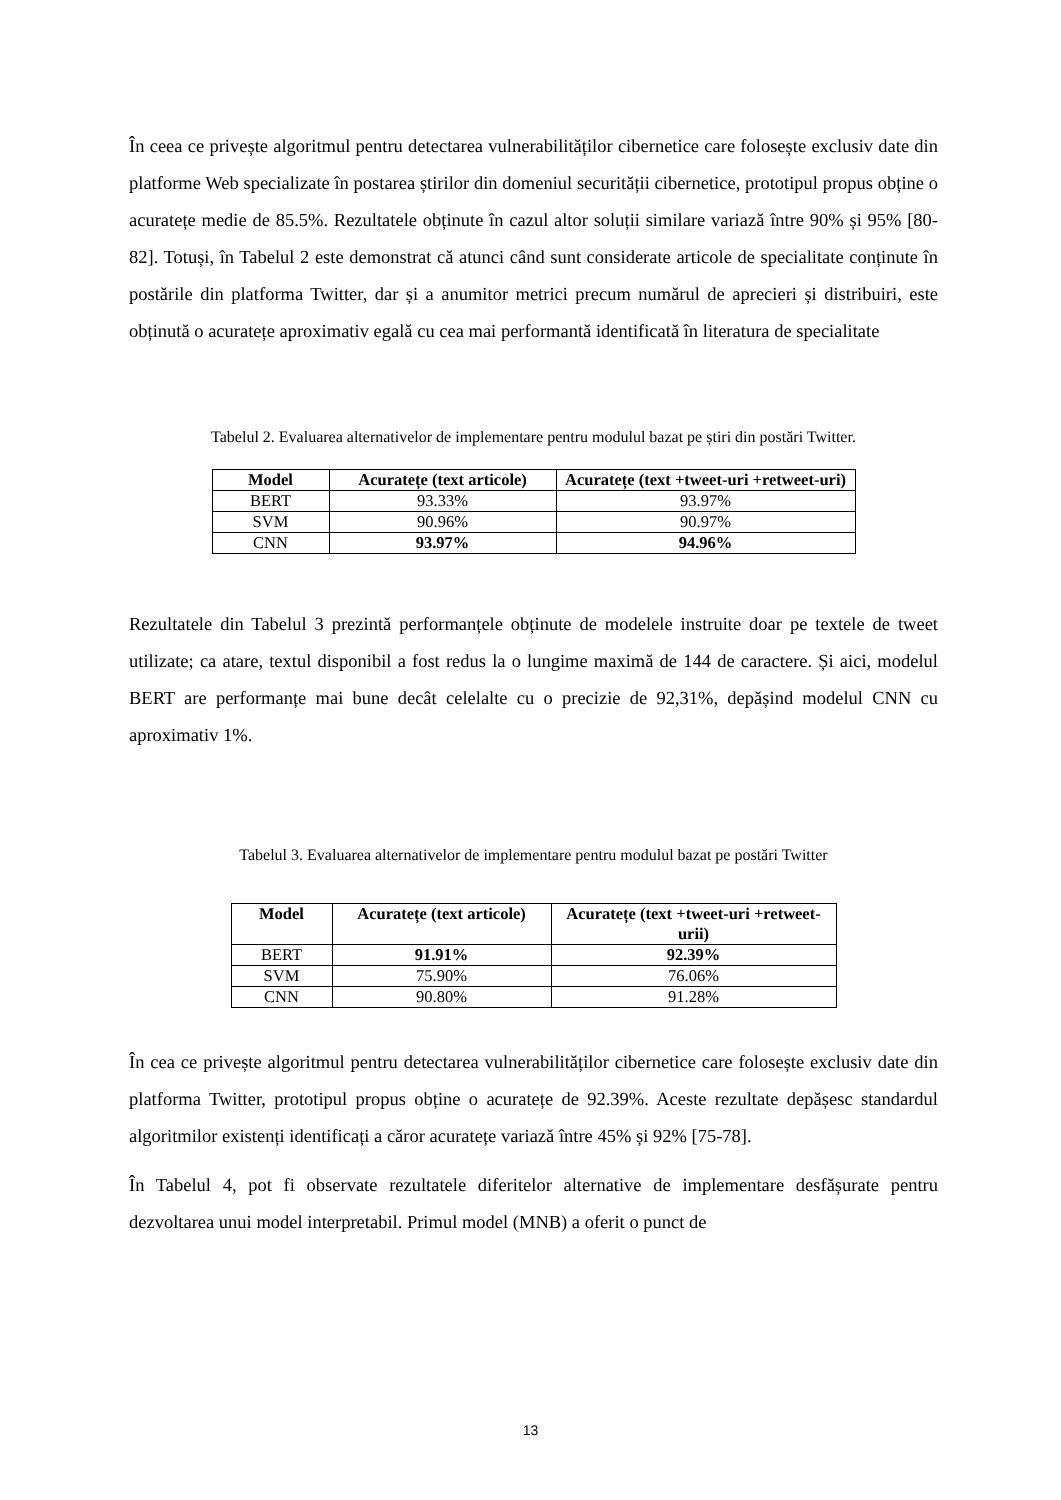În ceea ce privește algoritmul pentru detectarea vulnerabilităților cibernetice care folosește exclusiv date din platforme Web specializate în postarea știrilor din domeniul securității cibernetice, prototipul propus obține o acuratețe medie de 85.5%. Rezultatele obținute în cazul altor soluții similare variază între 90% și 95% [80-82]. Totuși, în Tabelul 2 este demonstrat că atunci când sunt considerate articole de specialitate conținute în postările din platforma Twitter, dar și a anumitor metrici precum numărul de aprecieri și distribuiri, este obținută o acuratețe aproximativ egală cu cea mai performantă identificată în literatura de specialitate
Tabelul 2. Evaluarea alternativelor de implementare pentru modulul bazat pe știri din postări Twitter.
| Model | Acuratețe (text articole) | Acuratețe (text +tweet-uri +retweet-uri) |
| --- | --- | --- |
| BERT | 93.33% | 93.97% |
| SVM | 90.96% | 90.97% |
| CNN | 93.97% | 94.96% |
Rezultatele din Tabelul 3 prezintă performanțele obținute de modelele instruite doar pe textele de tweet utilizate; ca atare, textul disponibil a fost redus la o lungime maximă de 144 de caractere. Și aici, modelul BERT are performanțe mai bune decât celelalte cu o precizie de 92,31%, depășind modelul CNN cu aproximativ 1%.
Tabelul 3. Evaluarea alternativelor de implementare pentru modulul bazat pe postări Twitter
| Model | Acuratețe (text articole) | Acuratețe (text +tweet-uri +retweet-urii) |
| --- | --- | --- |
| BERT | 91.91% | 92.39% |
| SVM | 75.90% | 76.06% |
| CNN | 90.80% | 91.28% |
În cea ce privește algoritmul pentru detectarea vulnerabilităților cibernetice care folosește exclusiv date din platforma Twitter, prototipul propus obține o acuratețe de 92.39%. Aceste rezultate depășesc standardul algoritmilor existenți identificați a căror acuratețe variază între 45% și 92% [75-78].
În Tabelul 4, pot fi observate rezultatele diferitelor alternative de implementare desfășurate pentru dezvoltarea unui model interpretabil. Primul model (MNB) a oferit o punct de
13